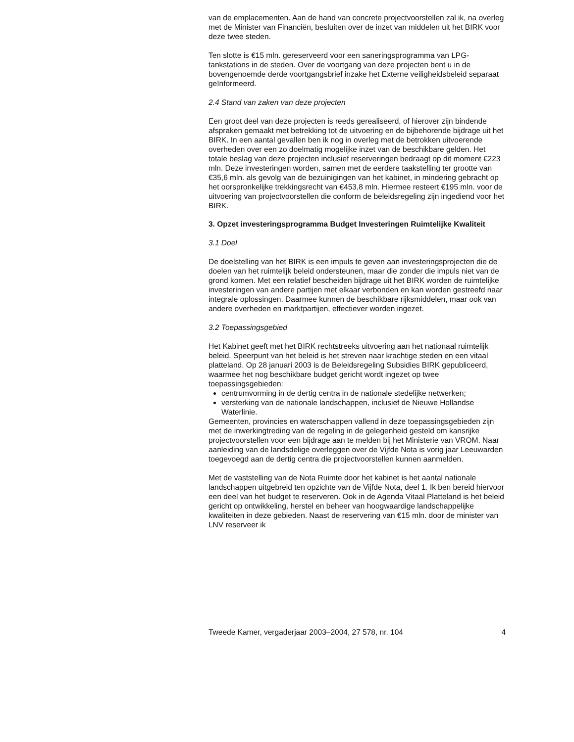van de emplacementen. Aan de hand van concrete projectvoorstellen zal ik, na overleg met de Minister van Financiën, besluiten over de inzet van middelen uit het BIRK voor deze twee steden.
Ten slotte is €15 mln. gereserveerd voor een saneringsprogramma van LPG-tankstations in de steden. Over de voortgang van deze projecten bent u in de bovengenoemde derde voortgangsbrief inzake het Externe veiligheidsbeleid separaat geïnformeerd.
2.4 Stand van zaken van deze projecten
Een groot deel van deze projecten is reeds gerealiseerd, of hierover zijn bindende afspraken gemaakt met betrekking tot de uitvoering en de bijbehorende bijdrage uit het BIRK. In een aantal gevallen ben ik nog in overleg met de betrokken uitvoerende overheden over een zo doelmatig mogelijke inzet van de beschikbare gelden. Het totale beslag van deze projecten inclusief reserveringen bedraagt op dit moment €223 mln. Deze investeringen worden, samen met de eerdere taakstelling ter grootte van €35,6 mln. als gevolg van de bezuinigingen van het kabinet, in mindering gebracht op het oorspronkelijke trekkingsrecht van €453,8 mln. Hiermee resteert €195 mln. voor de uitvoering van projectvoorstellen die conform de beleidsregeling zijn ingediend voor het BIRK.
3. Opzet investeringsprogramma Budget Investeringen Ruimtelijke Kwaliteit
3.1 Doel
De doelstelling van het BIRK is een impuls te geven aan investeringsprojecten die de doelen van het ruimtelijk beleid ondersteunen, maar die zonder die impuls niet van de grond komen. Met een relatief bescheiden bijdrage uit het BIRK worden de ruimtelijke investeringen van andere partijen met elkaar verbonden en kan worden gestreefd naar integrale oplossingen. Daarmee kunnen de beschikbare rijksmiddelen, maar ook van andere overheden en marktpartijen, effectiever worden ingezet.
3.2 Toepassingsgebied
Het Kabinet geeft met het BIRK rechtstreeks uitvoering aan het nationaal ruimtelijk beleid. Speerpunt van het beleid is het streven naar krachtige steden en een vitaal platteland. Op 28 januari 2003 is de Beleidsregeling Subsidies BIRK gepubliceerd, waarmee het nog beschikbare budget gericht wordt ingezet op twee toepassingsgebieden:
centrumvorming in de dertig centra in de nationale stedelijke netwerken;
versterking van de nationale landschappen, inclusief de Nieuwe Hollandse Waterlinie.
Gemeenten, provincies en waterschappen vallend in deze toepassingsgebieden zijn met de inwerkingtreding van de regeling in de gelegenheid gesteld om kansrijke projectvoorstellen voor een bijdrage aan te melden bij het Ministerie van VROM. Naar aanleiding van de landsdelige overleggen over de Vijfde Nota is vorig jaar Leeuwarden toegevoegd aan de dertig centra die projectvoorstellen kunnen aanmelden.
Met de vaststelling van de Nota Ruimte door het kabinet is het aantal nationale landschappen uitgebreid ten opzichte van de Vijfde Nota, deel 1. Ik ben bereid hiervoor een deel van het budget te reserveren. Ook in de Agenda Vitaal Platteland is het beleid gericht op ontwikkeling, herstel en beheer van hoogwaardige landschappelijke kwaliteiten in deze gebieden. Naast de reservering van €15 mln. door de minister van LNV reserveer ik
Tweede Kamer, vergaderjaar 2003–2004, 27 578, nr. 104 4